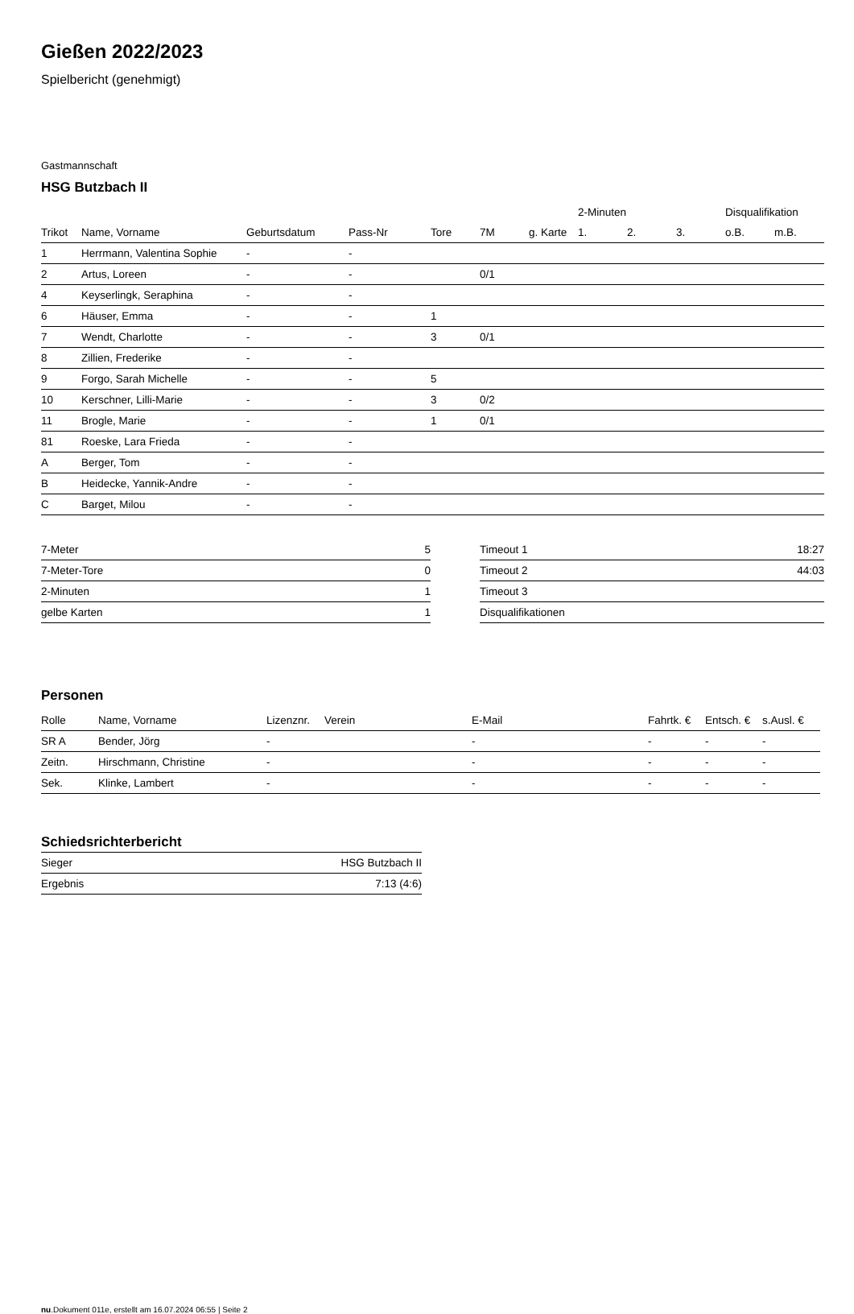Gießen 2022/2023
Spielbericht (genehmigt)
Gastmannschaft
HSG Butzbach II
| | | | | | | | 2-Minuten | | | Disqualifikation | |
| --- | --- | --- | --- | --- | --- | --- | --- | --- | --- | --- | --- |
| Trikot | Name, Vorname | Geburtsdatum | Pass-Nr | Tore | 7M | g. Karte | 1. | 2. | 3. | o.B. | m.B. |
| 1 | Herrmann, Valentina Sophie | - | - | | | | | | | | |
| 2 | Artus, Loreen | - | - | | 0/1 | | | | | | |
| 4 | Keyserlingk, Seraphina | - | - | | | | | | | | |
| 6 | Häuser, Emma | - | - | 1 | | | | | | | |
| 7 | Wendt, Charlotte | - | - | 3 | 0/1 | | | | | | |
| 8 | Zillien, Frederike | - | - | | | | | | | | |
| 9 | Forgo, Sarah Michelle | - | - | 5 | | | | | | | |
| 10 | Kerschner, Lilli-Marie | - | - | 3 | 0/2 | | | | | | |
| 11 | Brogle, Marie | - | - | 1 | 0/1 | | | | | | |
| 81 | Roeske, Lara Frieda | - | - | | | | | | | | |
| A | Berger, Tom | - | - | | | | | | | | |
| B | Heidecke, Yannik-Andre | - | - | | | | | | | | |
| C | Barget, Milou | - | - | | | | | | | | |
| 7-Meter | 5 |
| 7-Meter-Tore | 0 |
| 2-Minuten | 1 |
| gelbe Karten | 1 |
| Timeout 1 | 18:27 |
| Timeout 2 | 44:03 |
| Timeout 3 | |
| Disqualifikationen | |
Personen
| Rolle | Name, Vorname | Lizenznr. | Verein | E-Mail | Fahrtk. € | Entsch. € | s.Ausl. € |
| --- | --- | --- | --- | --- | --- | --- | --- |
| SR A | Bender, Jörg | - | | - | - | - | - |
| Zeitn. | Hirschmann, Christine | - | | - | - | - | - |
| Sek. | Klinke, Lambert | - | | - | - | - | - |
Schiedsrichterbericht
| Sieger | HSG Butzbach II |
| Ergebnis | 7:13 (4:6) |
nu.Dokument 011e, erstellt am 16.07.2024 06:55 | Seite 2